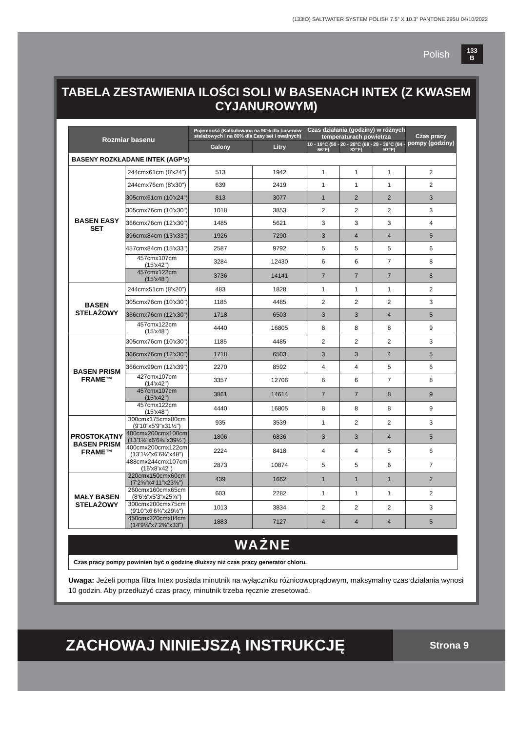(133IO) SALTWATER SYSTEM POLISH 7.5” X 10.3” PANTONE 295U 04/10/2022
Polish
133
B
TABELA ZESTAWIENIA ILOŚCI SOLI W BASENACH INTEX (Z KWASEM CYJANUROWYM)
| Rozmiar basenu | | Pojemność (Kalkulowana na 90% dla basenów stelażowych i na 80% dla Easy set i owalnych) | | Czas działania (godziny) w różnych temperaturach powietrza | | | Czas pracy pompy (godziny) |
| --- | --- | --- | --- | --- | --- | --- | --- |
| | | Galony | Litry | 10 - 19°C (50 - 66°F) | 20 - 28°C (68 - 82°F) | 29 - 36°C (84 - 97°F) | |
| BASENY ROZKŁADANE INTEK (AGP’s) | | | | | | | |
| BASEN EASY SET | 244cmx61cm (8'x24") | 513 | 1942 | 1 | 1 | 1 | 2 |
| | 244cmx76cm (8'x30") | 639 | 2419 | 1 | 1 | 1 | 2 |
| | 305cmx61cm (10'x24") | 813 | 3077 | 1 | 2 | 2 | 3 |
| | 305cmx76cm (10'x30") | 1018 | 3853 | 2 | 2 | 2 | 3 |
| | 366cmx76cm (12'x30") | 1485 | 5621 | 3 | 3 | 3 | 4 |
| | 396cmx84cm (13'x33") | 1926 | 7290 | 3 | 4 | 4 | 5 |
| | 457cmx84cm (15'x33") | 2587 | 9792 | 5 | 5 | 5 | 6 |
| | 457cmx107cm (15'x42") | 3284 | 12430 | 6 | 6 | 7 | 8 |
| | 457cmx122cm (15'x48") | 3736 | 14141 | 7 | 7 | 7 | 8 |
| BASEN STELAŻOWY | 244cmx51cm (8'x20") | 483 | 1828 | 1 | 1 | 1 | 2 |
| | 305cmx76cm (10'x30") | 1185 | 4485 | 2 | 2 | 2 | 3 |
| | 366cmx76cm (12'x30") | 1718 | 6503 | 3 | 3 | 4 | 5 |
| | 457cmx122cm (15'x48") | 4440 | 16805 | 8 | 8 | 8 | 9 |
| BASEN PRISM FRAME™ | 305cmx76cm (10'x30") | 1185 | 4485 | 2 | 2 | 2 | 3 |
| | 366cmx76cm (12'x30") | 1718 | 6503 | 3 | 3 | 4 | 5 |
| | 366cmx99cm (12'x39") | 2270 | 8592 | 4 | 4 | 5 | 6 |
| | 427cmx107cm (14'x42") | 3357 | 12706 | 6 | 6 | 7 | 8 |
| | 457cmx107cm (15'x42") | 3861 | 14614 | 7 | 7 | 8 | 9 |
| | 457cmx122cm (15'x48") | 4440 | 16805 | 8 | 8 | 8 | 9 |
| PROSTOKĄTNY BASEN PRISM FRAME™ | 300cmx175cmx80cm (9'10"x5'9"x31½") | 935 | 3539 | 1 | 2 | 2 | 3 |
| | 400cmx200cmx100cm (13'1½"x6'6¾"x39½") | 1806 | 6836 | 3 | 3 | 4 | 5 |
| | 400cmx200cmx122cm (13'1½"x6'6¾"x48") | 2224 | 8418 | 4 | 4 | 5 | 6 |
| | 488cmx244cmx107cm (16'x8'x42") | 2873 | 10874 | 5 | 5 | 6 | 7 |
| MAŁY BASEN STELAŻOWY | 220cmx150cmx60cm (7'2⅝"x4'11"x23⅝") | 439 | 1662 | 1 | 1 | 1 | 2 |
| | 260cmx160cmx65cm (8'6½"x5'3"x25⅝") | 603 | 2282 | 1 | 1 | 1 | 2 |
| | 300cmx200cmx75cm (9'10"x6'6¾"x29½") | 1013 | 3834 | 2 | 2 | 2 | 3 |
| | 450cmx220cmx84cm (14'9¼"x7'2⅝"x33") | 1883 | 7127 | 4 | 4 | 4 | 5 |
WAŻNE
Czas pracy pompy powinien być o godzinę dłuższy niż czas pracy generator chloru.
Uwaga: Jeżeli pompa filtra Intex posiada minutnik na wyłączniku różnicowoprądowym, maksymalny czas działania wynosi 10 godzin. Aby przedłużyć czas pracy, minutnik trzeba ręcznie zresetować.
ZACHOWAJ NINIEJSZĄ INSTRUKCJĘ
Strona 9